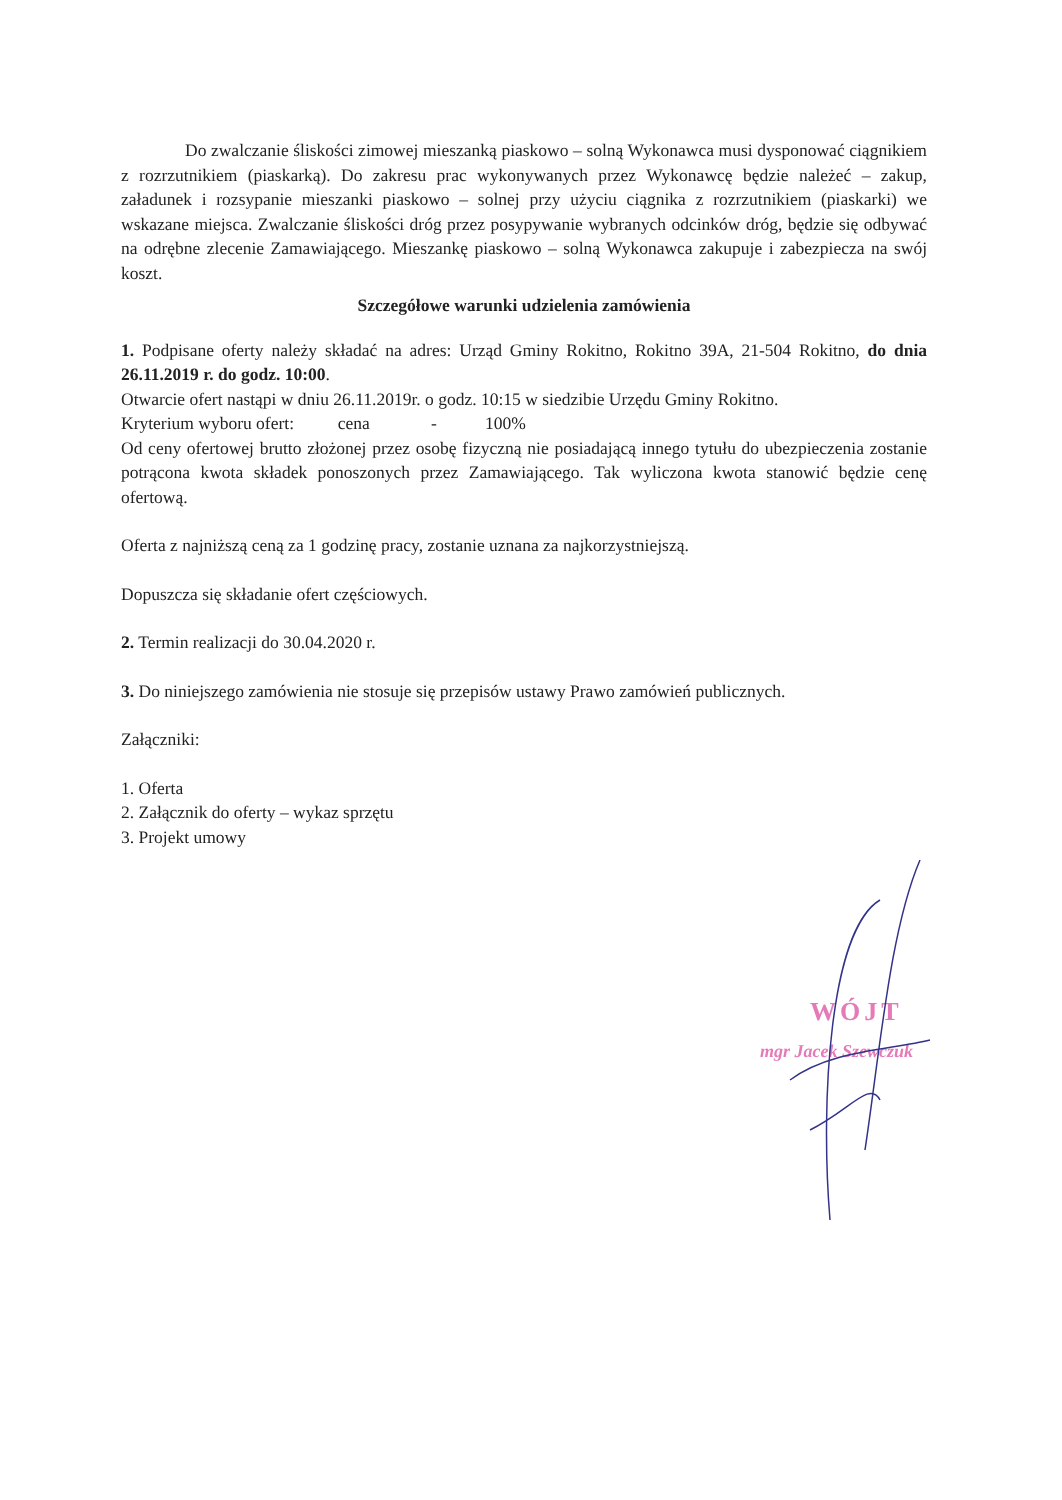Do zwalczanie śliskości zimowej mieszanką piaskowo – solną Wykonawca musi dysponować ciągnikiem z rozrzutnikiem (piaskarką). Do zakresu prac wykonywanych przez Wykonawcę będzie należeć – zakup, załadunek i rozsypanie mieszanki piaskowo – solnej przy użyciu ciągnika z rozrzutnikiem (piaskarki) we wskazane miejsca. Zwalczanie śliskości dróg przez posypywanie wybranych odcinków dróg, będzie się odbywać na odrębne zlecenie Zamawiającego. Mieszankę piaskowo – solną Wykonawca zakupuje i zabezpiecza na swój koszt.
Szczegółowe warunki udzielenia zamówienia
1. Podpisane oferty należy składać na adres: Urząd Gminy Rokitno, Rokitno 39A, 21-504 Rokitno, do dnia 26.11.2019 r. do godz. 10:00.
Otwarcie ofert nastąpi w dniu 26.11.2019r. o godz. 10:15 w siedzibie Urzędu Gminy Rokitno.
Kryterium wyboru ofert: cena - 100%
Od ceny ofertowej brutto złożonej przez osobę fizyczną nie posiadającą innego tytułu do ubezpieczenia zostanie potrącona kwota składek ponoszonych przez Zamawiającego. Tak wyliczona kwota stanowić będzie cenę ofertową.
Oferta z najniższą ceną za 1 godzinę pracy, zostanie uznana za najkorzystniejszą.
Dopuszcza się składanie ofert częściowych.
2. Termin realizacji do 30.04.2020 r.
3. Do niniejszego zamówienia nie stosuje się przepisów ustawy Prawo zamówień publicznych.
Załączniki:
1. Oferta
2. Załącznik do oferty – wykaz sprzętu
3. Projekt umowy
WÓJT
mgr Jacek Szewczuk